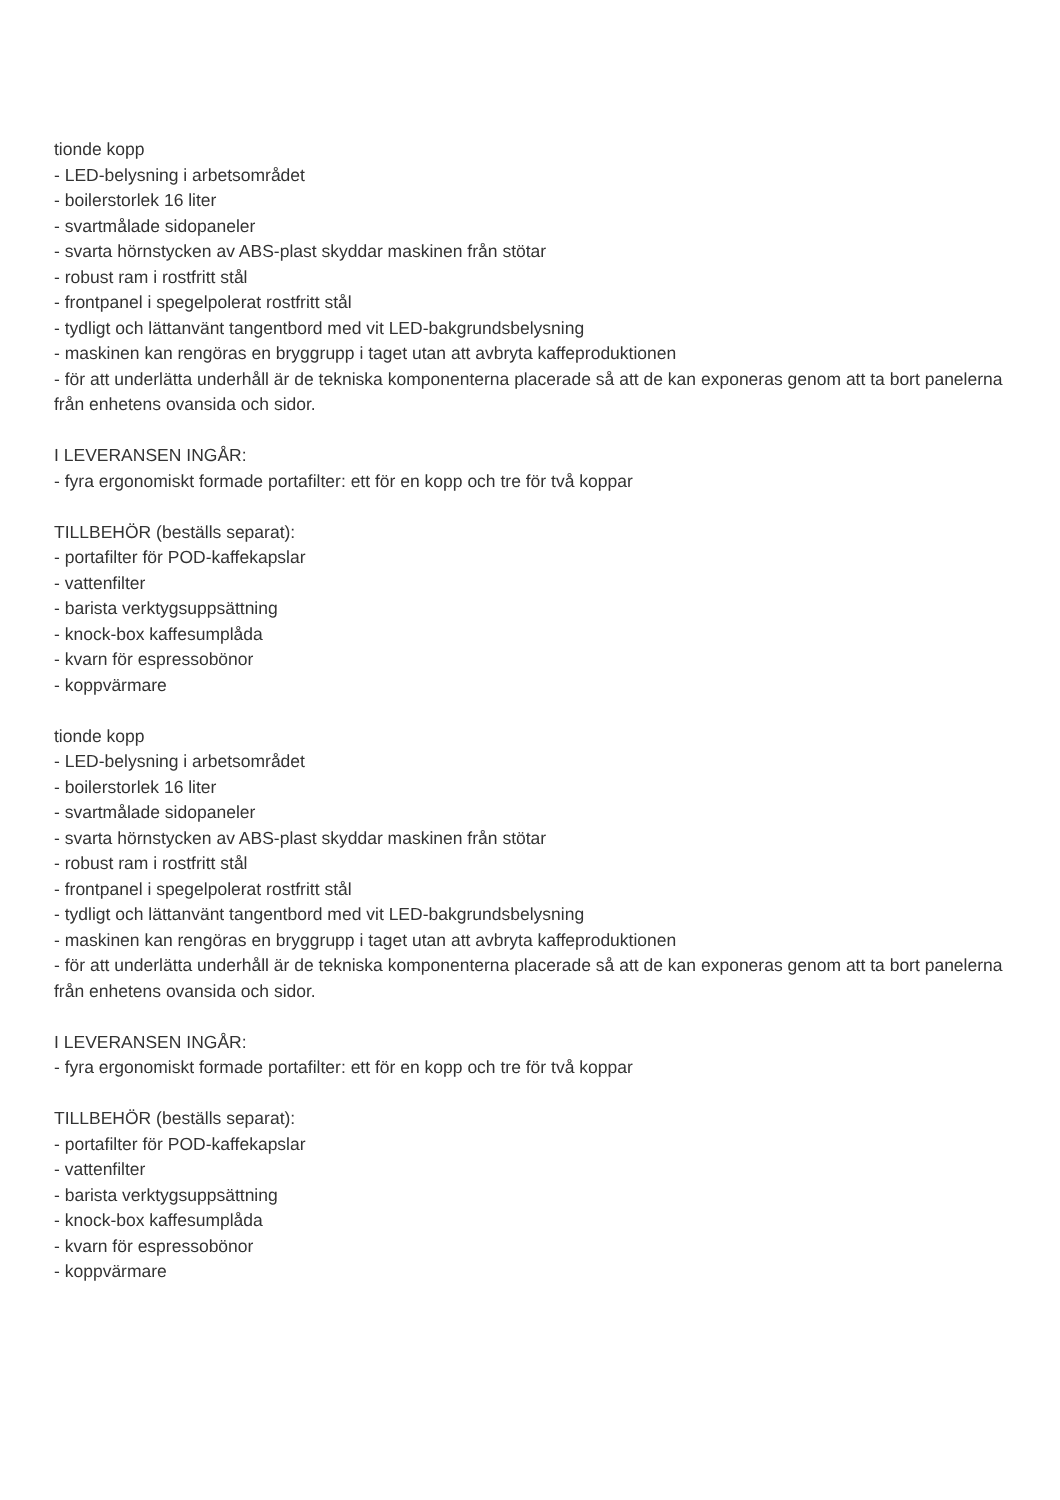tionde kopp
- LED-belysning i arbetsområdet
- boilerstorlek 16 liter
- svartmålade sidopaneler
- svarta hörnstycken av ABS-plast skyddar maskinen från stötar
- robust ram i rostfritt stål
- frontpanel i spegelpolerat rostfritt stål
- tydligt och lättanvänt tangentbord med vit LED-bakgrundsbelysning
- maskinen kan rengöras en bryggrupp i taget utan att avbryta kaffeproduktionen
- för att underlätta underhåll är de tekniska komponenterna placerade så att de kan exponeras genom att ta bort panelerna från enhetens ovansida och sidor.
I LEVERANSEN INGÅR:
- fyra ergonomiskt formade portafilter: ett för en kopp och tre för två koppar
TILLBEHÖR (beställs separat):
- portafilter för POD-kaffekapslar
- vattenfilter
- barista verktygsuppsättning
- knock-box kaffesumplåda
- kvarn för espressobönor
- koppvärmare
tionde kopp
- LED-belysning i arbetsområdet
- boilerstorlek 16 liter
- svartmålade sidopaneler
- svarta hörnstycken av ABS-plast skyddar maskinen från stötar
- robust ram i rostfritt stål
- frontpanel i spegelpolerat rostfritt stål
- tydligt och lättanvänt tangentbord med vit LED-bakgrundsbelysning
- maskinen kan rengöras en bryggrupp i taget utan att avbryta kaffeproduktionen
- för att underlätta underhåll är de tekniska komponenterna placerade så att de kan exponeras genom att ta bort panelerna från enhetens ovansida och sidor.
I LEVERANSEN INGÅR:
- fyra ergonomiskt formade portafilter: ett för en kopp och tre för två koppar
TILLBEHÖR (beställs separat):
- portafilter för POD-kaffekapslar
- vattenfilter
- barista verktygsuppsättning
- knock-box kaffesumplåda
- kvarn för espressobönor
- koppvärmare